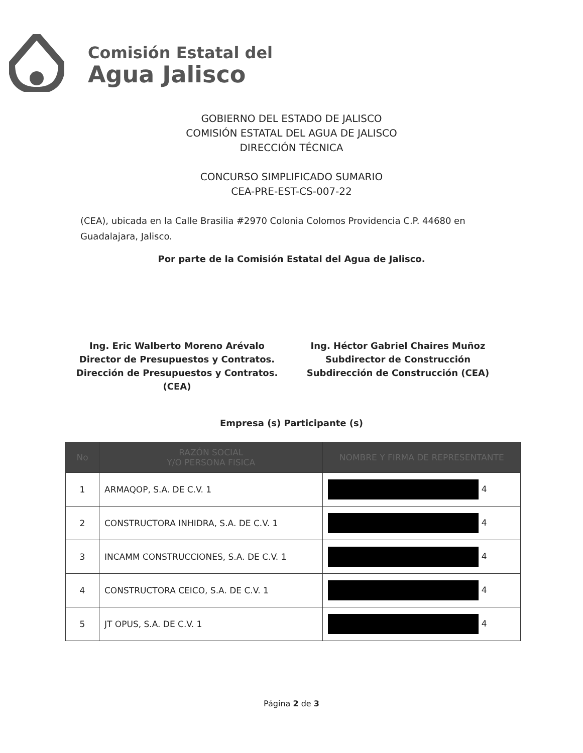Comisión Estatal del
Agua Jalisco
GOBIERNO DEL ESTADO DE JALISCO
COMISIÓN ESTATAL DEL AGUA DE JALISCO
DIRECCIÓN TÉCNICA
CONCURSO SIMPLIFICADO SUMARIO
CEA-PRE-EST-CS-007-22
(CEA), ubicada en la Calle Brasilia #2970 Colonia Colomos Providencia C.P. 44680 en Guadalajara, Jalisco.
Por parte de la Comisión Estatal del Agua de Jalisco.
Ing. Eric Walberto Moreno Arévalo
Director de Presupuestos y Contratos.
Dirección de Presupuestos y Contratos.
(CEA)
Ing. Héctor Gabriel Chaires Muñoz
Subdirector de Construcción
Subdirección de Construcción (CEA)
Empresa (s) Participante (s)
| No | RAZÓN SOCIAL Y/O PERSONA FISICA | NOMBRE Y FIRMA DE REPRESENTANTE |
| --- | --- | --- |
| 1 | ARMAQOP, S.A. DE C.V. 1 | 4 |
| 2 | CONSTRUCTORA INHIDRA, S.A. DE C.V. 1 | 4 |
| 3 | INCAMM CONSTRUCCIONES, S.A. DE C.V. 1 | 4 |
| 4 | CONSTRUCTORA CEICO, S.A. DE C.V. 1 | 4 |
| 5 | JT OPUS, S.A. DE C.V. 1 | 4 |
Página 2 de 3